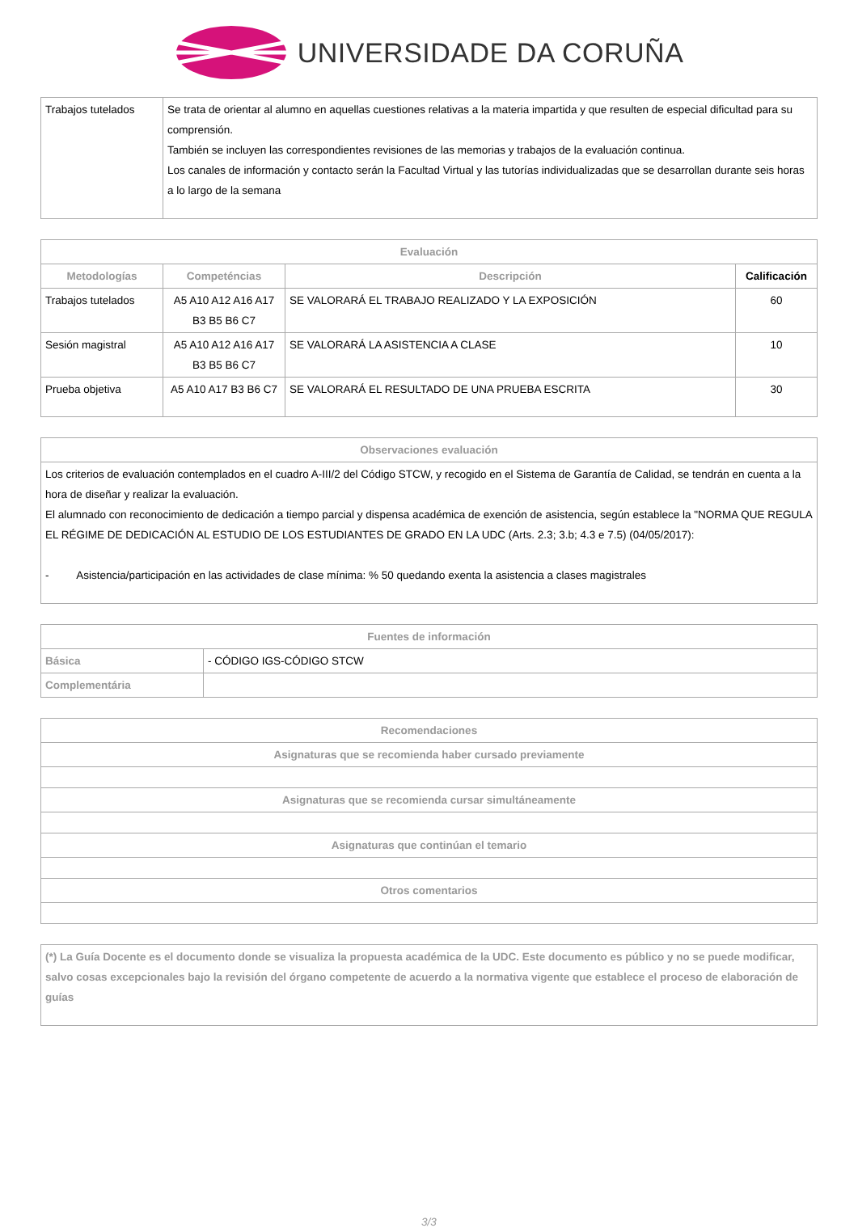UNIVERSIDADE DA CORUÑA
| Trabajos tutelados | Se trata de orientar al alumno en aquellas cuestiones relativas a la materia impartida y que resulten de especial dificultad para su comprensión. También se incluyen las correspondientes revisiones de las memorias y trabajos de la evaluación continua. Los canales de información y contacto serán la Facultad Virtual y las tutorías individualizadas que se desarrollan durante seis horas a lo largo de la semana |
| Evaluación | | | |
| --- | --- | --- | --- |
| Metodologías | Competéncias | Descripción | Calificación |
| Trabajos tutelados | A5 A10 A12 A16 A17 B3 B5 B6 C7 | SE VALORARÁ EL TRABAJO REALIZADO Y LA EXPOSICIÓN | 60 |
| Sesión magistral | A5 A10 A12 A16 A17 B3 B5 B6 C7 | SE VALORARÁ LA ASISTENCIA A CLASE | 10 |
| Prueba objetiva | A5 A10 A17 B3 B6 C7 | SE VALORARÁ EL RESULTADO DE UNA PRUEBA ESCRITA | 30 |
| Observaciones evaluación |
| --- |
| Los criterios de evaluación contemplados en el cuadro A-III/2 del Código STCW, y recogido en el Sistema de Garantía de Calidad, se tendrán en cuenta a la hora de diseñar y realizar la evaluación. El alumnado con reconocimiento de dedicación a tiempo parcial y dispensa académica de exención de asistencia, según establece la "NORMA QUE REGULA EL RÉGIME DE DEDICACIÓN AL ESTUDIO DE LOS ESTUDIANTES DE GRADO EN LA UDC (Arts. 2.3; 3.b; 4.3 e 7.5) (04/05/2017): - Asistencia/participación en las actividades de clase mínima: % 50 quedando exenta la asistencia a clases magistrales |
| Fuentes de información | |
| --- | --- |
| Básica | - CÓDIGO IGS-CÓDIGO STCW |
| Complementária | |
| Recomendaciones |
| --- |
| Asignaturas que se recomienda haber cursado previamente |
| Asignaturas que se recomienda cursar simultáneamente |
| Asignaturas que continúan el temario |
| Otros comentarios |
| (*) La Guía Docente es el documento donde se visualiza la propuesta académica de la UDC. Este documento es público y no se puede modificar, salvo cosas excepcionales bajo la revisión del órgano competente de acuerdo a la normativa vigente que establece el proceso de elaboración de guías |
3/3